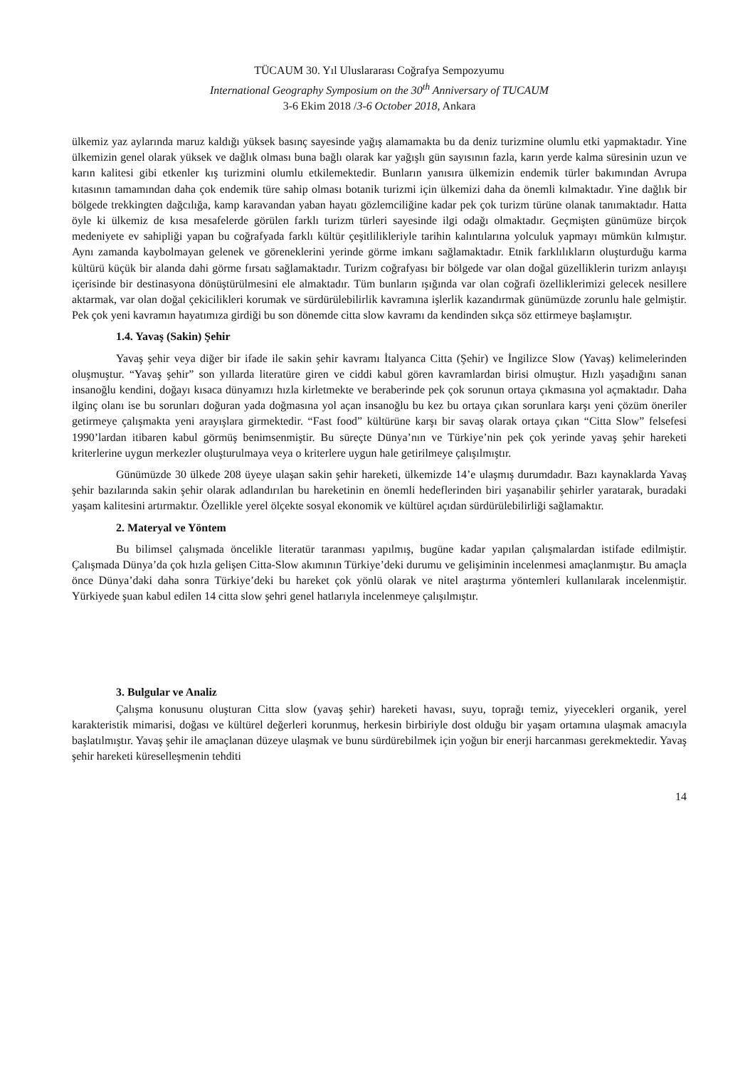TÜCAUM 30. Yıl Uluslararası Coğrafya Sempozyumu
International Geography Symposium on the 30<sup>th</sup> Anniversary of TUCAUM
3-6 Ekim 2018 /3-6 October 2018, Ankara
ülkemiz yaz aylarında maruz kaldığı yüksek basınç sayesinde yağış alamamakta bu da deniz turizmine olumlu etki yapmaktadır. Yine ülkemizin genel olarak yüksek ve dağlık olması buna bağlı olarak kar yağışlı gün sayısının fazla, karın yerde kalma süresinin uzun ve karın kalitesi gibi etkenler kış turizmini olumlu etkilemektedir. Bunların yanısıra ülkemizin endemik türler bakımından Avrupa kıtasının tamamından daha çok endemik türe sahip olması botanik turizmi için ülkemizi daha da önemli kılmaktadır. Yine dağlık bir bölgede trekkingten dağcılığa, kamp karavandan yaban hayatı gözlemciliğine kadar pek çok turizm türüne olanak tanımaktadır. Hatta öyle ki ülkemiz de kısa mesafelerde görülen farklı turizm türleri sayesinde ilgi odağı olmaktadır. Geçmişten günümüze birçok medeniyete ev sahipliği yapan bu coğrafyada farklı kültür çeşitlilikleriyle tarihin kalıntılarına yolculuk yapmayı mümkün kılmıştır. Aynı zamanda kaybolmayan gelenek ve göreneklerini yerinde görme imkanı sağlamaktadır. Etnik farklılıkların oluşturduğu karma kültürü küçük bir alanda dahi görme fırsatı sağlamaktadır. Turizm coğrafyası bir bölgede var olan doğal güzelliklerin turizm anlayışı içerisinde bir destinasyona dönüştürülmesini ele almaktadır. Tüm bunların ışığında var olan coğrafi özelliklerimizi gelecek nesillere aktarmak, var olan doğal çekicilikleri korumak ve sürdürülebilirlik kavramına işlerlik kazandırmak günümüzde zorunlu hale gelmiştir. Pek çok yeni kavramın hayatımıza girdiği bu son dönemde citta slow kavramı da kendinden sıkça söz ettirmeye başlamıştır.
1.4. Yavaş (Sakin) Şehir
Yavaş şehir veya diğer bir ifade ile sakin şehir kavramı İtalyanca Citta (Şehir) ve İngilizce Slow (Yavaş) kelimelerinden oluşmuştur. “Yavaş şehir” son yıllarda literatüre giren ve ciddi kabul gören kavramlardan birisi olmuştur. Hızlı yaşadığını sanan insanoğlu kendini, doğayı kısaca dünyamızı hızla kirletmekte ve beraberinde pek çok sorunun ortaya çıkmasına yol açmaktadır. Daha ilginç olanı ise bu sorunları doğuran yada doğmasına yol açan insanoğlu bu kez bu ortaya çıkan sorunlara karşı yeni çözüm öneriler getirmeye çalışmakta yeni arayışlara girmektedir. “Fast food” kültürüne karşı bir savaş olarak ortaya çıkan “Citta Slow” felsefesi 1990’lardan itibaren kabul görmüş benimsenmiştir. Bu süreçte Dünya’nın ve Türkiye’nin pek çok yerinde yavaş şehir hareketi kriterlerine uygun merkezler oluşturulmaya veya o kriterlere uygun hale getirilmeye çalışılmıştır.
Günümüzde 30 ülkede 208 üyeye ulaşan sakin şehir hareketi, ülkemizde 14’e ulaşmış durumdadır. Bazı kaynaklarda Yavaş şehir bazılarında sakin şehir olarak adlandırılan bu hareketinin en önemli hedeflerinden biri yaşanabilir şehirler yaratarak, buradaki yaşam kalitesini artırmaktır. Özellikle yerel ölçekte sosyal ekonomik ve kültürel açıdan sürdürülebilirliği sağlamaktır.
2. Materyal ve Yöntem
Bu bilimsel çalışmada öncelikle literatür taranması yapılmış, bugüne kadar yapılan çalışmalardan istifade edilmiştir. Çalışmada Dünya’da çok hızla gelişen Citta-Slow akımının Türkiye’deki durumu ve gelişiminin incelenmesi amaçlanmıştır. Bu amaçla önce Dünya’daki daha sonra Türkiye’deki bu hareket çok yönlü olarak ve nitel araştırma yöntemleri kullanılarak incelenmiştir. Yürkiyede şuan kabul edilen 14 citta slow şehri genel hatlarıyla incelenmeye çalışılmıştır.
3. Bulgular ve Analiz
Çalışma konusunu oluşturan Citta slow (yavaş şehir) hareketi havası, suyu, toprağı temiz, yiyecekleri organik, yerel karakteristik mimarisi, doğası ve kültürel değerleri korunmuş, herkesin birbiriyle dost olduğu bir yaşam ortamına ulaşmak amacıyla başlatılmıştır. Yavaş şehir ile amaçlanan düzeye ulaşmak ve bunu sürdürebilmek için yoğun bir enerji harcanması gerekmektedir. Yavaş şehir hareketi küreselleşmenin tehditi
14